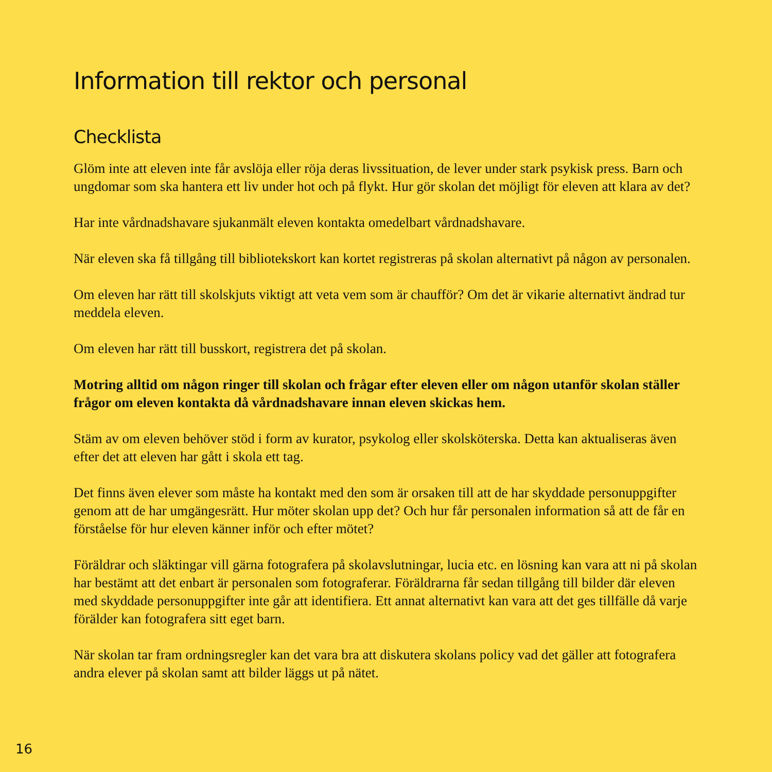Information till rektor och personal
Checklista
Glöm inte att eleven inte får avslöja eller röja deras livssituation, de lever under stark psykisk press. Barn och ungdomar som ska hantera ett liv under hot och på flykt. Hur gör skolan det möjligt för eleven att klara av det?
Har inte vårdnadshavare sjukanmält eleven kontakta omedelbart vårdnadshavare.
När eleven ska få tillgång till bibliotekskort kan kortet registreras på skolan alternativt på någon av personalen.
Om eleven har rätt till skolskjuts viktigt att veta vem som är chaufför? Om det är vikarie alternativt ändrad tur meddela eleven.
Om eleven har rätt till busskort, registrera det på skolan.
Motring alltid om någon ringer till skolan och frågar efter eleven eller om någon utanför skolan ställer frågor om eleven kontakta då vårdnadshavare innan eleven skickas hem.
Stäm av om eleven behöver stöd i form av kurator, psykolog eller skolsköterska. Detta kan aktualiseras även efter det att eleven har gått i skola ett tag.
Det finns även elever som måste ha kontakt med den som är orsaken till att de har skyddade personuppgifter genom att de har umgängesrätt. Hur möter skolan upp det? Och hur får personalen information så att de får en förståelse för hur eleven känner inför och efter mötet?
Föräldrar och släktingar vill gärna fotografera på skolavslutningar, lucia etc. en lösning kan vara att ni på skolan har bestämt att det enbart är personalen som fotograferar. Föräldrarna får sedan tillgång till bilder där eleven med skyddade personuppgifter inte går att identifiera. Ett annat alternativt kan vara att det ges tillfälle då varje förälder kan fotografera sitt eget barn.
När skolan tar fram ordningsregler kan det vara bra att diskutera skolans policy vad det gäller att fotografera andra elever på skolan samt att bilder läggs ut på nätet.
16